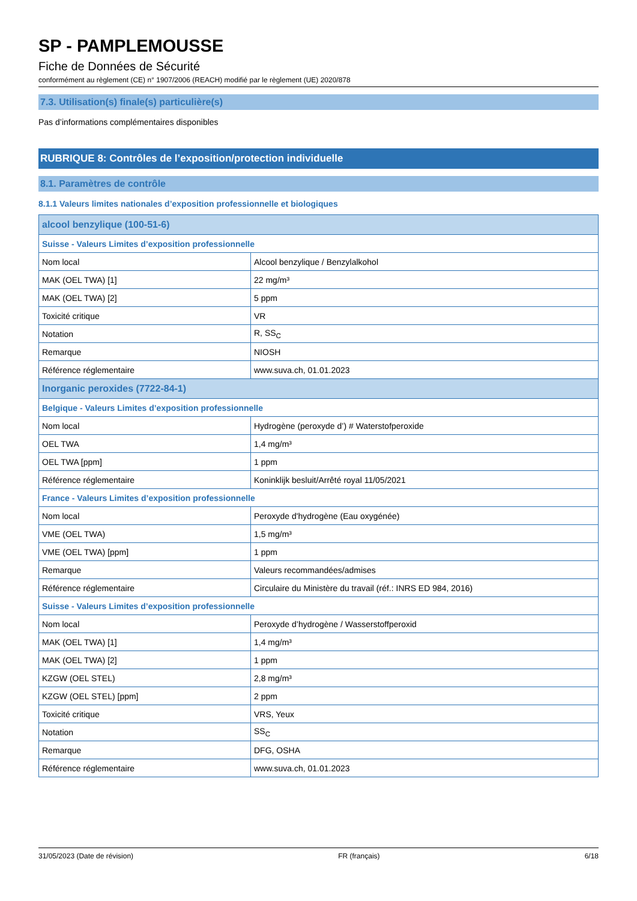SP - PAMPLEMOUSSE
Fiche de Données de Sécurité
conformément au règlement (CE) n° 1907/2006 (REACH) modifié par le règlement (UE) 2020/878
7.3. Utilisation(s) finale(s) particulière(s)
Pas d’informations complémentaires disponibles
RUBRIQUE 8: Contrôles de l’exposition/protection individuelle
8.1. Paramètres de contrôle
8.1.1 Valeurs limites nationales d’exposition professionnelle et biologiques
| alcool benzylique (100-51-6) | |
| Suisse - Valeurs Limites d’exposition professionnelle | |
| Nom local | Alcool benzylique / Benzylalkohol |
| MAK (OEL TWA) [1] | 22 mg/m³ |
| MAK (OEL TWA) [2] | 5 ppm |
| Toxicité critique | VR |
| Notation | R, SS<sub>C</sub> |
| Remarque | NIOSH |
| Référence réglementaire | www.suva.ch, 01.01.2023 |
| Inorganic peroxides (7722-84-1) | |
| Belgique - Valeurs Limites d’exposition professionnelle | |
| Nom local | Hydrogène (peroxyde d’) # Waterstofperoxide |
| OEL TWA | 1,4 mg/m³ |
| OEL TWA [ppm] | 1 ppm |
| Référence réglementaire | Koninklijk besluit/Arrêté royal 11/05/2021 |
| France - Valeurs Limites d’exposition professionnelle | |
| Nom local | Peroxyde d'hydrogène (Eau oxygénée) |
| VME (OEL TWA) | 1,5 mg/m³ |
| VME (OEL TWA) [ppm] | 1 ppm |
| Remarque | Valeurs recommandées/admises |
| Référence réglementaire | Circulaire du Ministère du travail (réf.: INRS ED 984, 2016) |
| Suisse - Valeurs Limites d’exposition professionnelle | |
| Nom local | Peroxyde d’hydrogène / Wasserstoffperoxid |
| MAK (OEL TWA) [1] | 1,4 mg/m³ |
| MAK (OEL TWA) [2] | 1 ppm |
| KZGW (OEL STEL) | 2,8 mg/m³ |
| KZGW (OEL STEL) [ppm] | 2 ppm |
| Toxicité critique | VRS, Yeux |
| Notation | SS<sub>C</sub> |
| Remarque | DFG, OSHA |
| Référence réglementaire | www.suva.ch, 01.01.2023 |
31/05/2023 (Date de révision) FR (français) 6/18